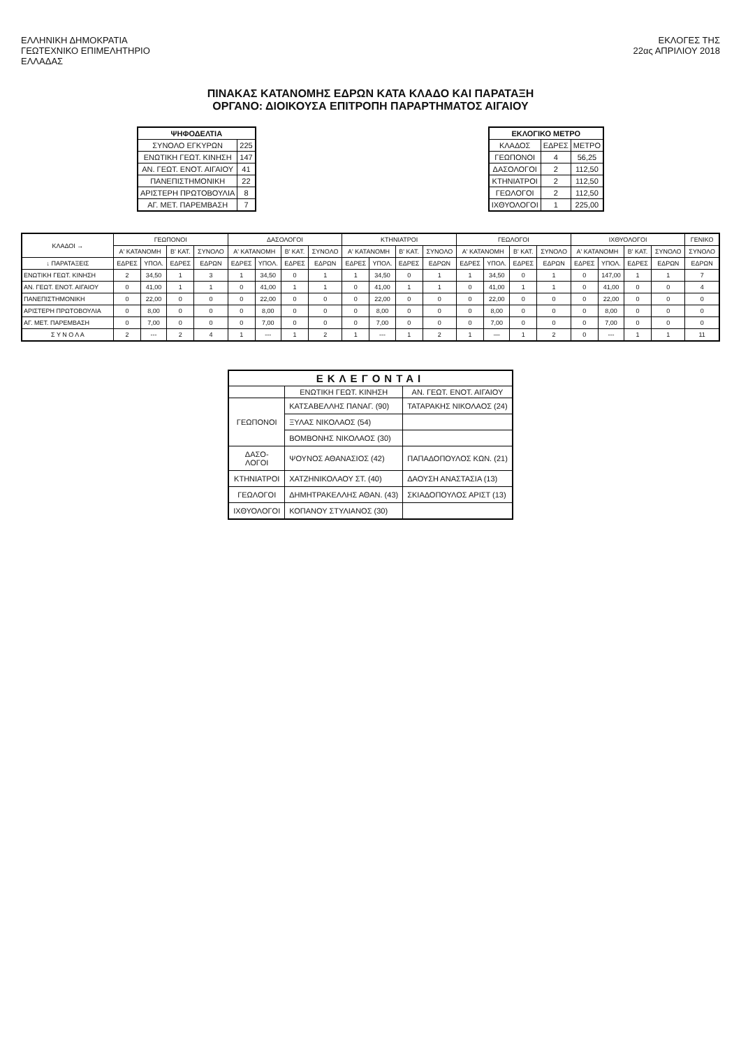ΕΛΛΗΝΙΚΗ ΔΗΜΟΚΡΑΤΙΑ
ΓΕΩΤΕΧΝΙΚΟ ΕΠΙΜΕΛΗΤΗΡΙΟ
ΕΛΛΑΔΑΣ
ΕΚΛΟΓΕΣ ΤΗΣ
22ας ΑΠΡΙΛΙΟΥ 2018
ΠΙΝΑΚΑΣ ΚΑΤΑΝΟΜΗΣ ΕΔΡΩΝ ΚΑΤΑ ΚΛΑΔΟ ΚΑΙ ΠΑΡΑΤΑΞΗ
ΟΡΓΑΝΟ: ΔΙΟΙΚΟΥΣΑ ΕΠΙΤΡΟΠΗ ΠΑΡΑΡΤΗΜΑΤΟΣ ΑΙΓΑΙΟΥ
| ΨΗΦΟΔΕΛΤΙΑ | |
| --- | --- |
| ΣΥΝΟΛΟ ΕΓΚΥΡΩΝ | 225 |
| ΕΝΩΤΙΚΗ ΓΕΩΤ. ΚΙΝΗΣΗ | 147 |
| ΑΝ. ΓΕΩΤ. ΕΝΟΤ. ΑΙΓΑΙΟΥ | 41 |
| ΠΑΝΕΠΙΣΤΗΜΟΝΙΚΗ | 22 |
| ΑΡΙΣΤΕΡΗ ΠΡΩΤΟΒΟΥΛΙΑ | 8 |
| ΑΓ. ΜΕΤ. ΠΑΡΕΜΒΑΣΗ | 7 |
| ΕΚΛΟΓΙΚΟ ΜΕΤΡΟ | | |
| --- | --- | --- |
| ΚΛΑΔΟΣ | ΕΔΡΕΣ | ΜΕΤΡΟ |
| ΓΕΩΠΟΝΟΙ | 4 | 56,25 |
| ΔΑΣΟΛΟΓΟΙ | 2 | 112,50 |
| ΚΤΗΝΙΑΤΡΟΙ | 2 | 112,50 |
| ΓΕΩΛΟΓΟΙ | 2 | 112,50 |
| ΙΧΘΥΟΛΟΓΟΙ | 1 | 225,00 |
| ΚΛΑΔΟΙ → | ΓΕΩΠΟΝΟΙ | | | | ΔΑΣΟΛΟΓΟΙ | | | | ΚΤΗΝΙΑΤΡΟΙ | | | | ΓΕΩΛΟΓΟΙ | | | | ΙΧΘΥΟΛΟΓΟΙ | | | | ΓΕΝΙΚΟ |
| --- | --- | --- | --- | --- | --- | --- | --- | --- | --- | --- | --- | --- | --- | --- | --- | --- | --- | --- | --- | --- | --- |
| | Α' ΚΑΤΑΝΟΜΗ | | Β' ΚΑΤ. | ΣΥΝΟΛΟ | Α' ΚΑΤΑΝΟΜΗ | | Β' ΚΑΤ. | ΣΥΝΟΛΟ | Α' ΚΑΤΑΝΟΜΗ | | Β' ΚΑΤ. | ΣΥΝΟΛΟ | Α' ΚΑΤΑΝΟΜΗ | | Β' ΚΑΤ. | ΣΥΝΟΛΟ | Α' ΚΑΤΑΝΟΜΗ | | Β' ΚΑΤ. | ΣΥΝΟΛΟ | ΣΥΝΟΛΟ |
| ↓ ΠΑΡΑΤΑΞΕΙΣ | ΕΔΡΕΣ | ΥΠΟΛ. | ΕΔΡΕΣ | ΕΔΡΩΝ | ΕΔΡΕΣ | ΥΠΟΛ. | ΕΔΡΕΣ | ΕΔΡΩΝ | ΕΔΡΕΣ | ΥΠΟΛ. | ΕΔΡΕΣ | ΕΔΡΩΝ | ΕΔΡΕΣ | ΥΠΟΛ. | ΕΔΡΕΣ | ΕΔΡΩΝ | ΕΔΡΕΣ | ΥΠΟΛ. | ΕΔΡΕΣ | ΕΔΡΩΝ | ΕΔΡΩΝ |
| ΕΝΩΤΙΚΗ ΓΕΩΤ. ΚΙΝΗΣΗ | 2 | 34,50 | 1 | 3 | 1 | 34,50 | 0 | 1 | 1 | 34,50 | 0 | 1 | 1 | 34,50 | 0 | 1 | 0 | 147,00 | 1 | 1 | 7 |
| ΑΝ. ΓΕΩΤ. ΕΝΟΤ. ΑΙΓΑΙΟΥ | 0 | 41,00 | 1 | 1 | 0 | 41,00 | 1 | 1 | 0 | 41,00 | 1 | 1 | 0 | 41,00 | 1 | 1 | 0 | 41,00 | 0 | 0 | 4 |
| ΠΑΝΕΠΙΣΤΗΜΟΝΙΚΗ | 0 | 22,00 | 0 | 0 | 0 | 22,00 | 0 | 0 | 0 | 22,00 | 0 | 0 | 0 | 22,00 | 0 | 0 | 0 | 22,00 | 0 | 0 | 0 |
| ΑΡΙΣΤΕΡΗ ΠΡΩΤΟΒΟΥΛΙΑ | 0 | 8,00 | 0 | 0 | 0 | 8,00 | 0 | 0 | 0 | 8,00 | 0 | 0 | 0 | 8,00 | 0 | 0 | 0 | 8,00 | 0 | 0 | 0 |
| ΑΓ. ΜΕΤ. ΠΑΡΕΜΒΑΣΗ | 0 | 7,00 | 0 | 0 | 0 | 7,00 | 0 | 0 | 0 | 7,00 | 0 | 0 | 0 | 7,00 | 0 | 0 | 0 | 7,00 | 0 | 0 | 0 |
| Σ Υ Ν Ο Λ Α | 2 | --- | 2 | 4 | 1 | --- | 1 | 2 | 1 | --- | 1 | 2 | 1 | — | 1 | 2 | 0 | --- | 1 | 1 | 11 |
| ΕΚΛΕΓΟΝΤΑΙ | | |
| --- | --- | --- |
| | ΕΝΩΤΙΚΗ ΓΕΩΤ. ΚΙΝΗΣΗ | ΑΝ. ΓΕΩΤ. ΕΝΟΤ. ΑΙΓΑΙΟΥ |
| ΓΕΩΠΟΝΟΙ | ΚΑΤΣΑΒΕΛΛΗΣ ΠΑΝΑΓ. (90) | ΤΑΤΑΡΑΚΗΣ ΝΙΚΟΛΑΟΣ (24) |
| | ΞΥΛΑΣ ΝΙΚΟΛΑΟΣ (54) | |
| | ΒΟΜΒΟΝΗΣ ΝΙΚΟΛΑΟΣ (30) | |
| ΔΑΣΟ- ΛΟΓΟΙ | ΨΟΥΝΟΣ ΑΘΑΝΑΣΙΟΣ (42) | ΠΑΠΑΔΟΠΟΥΛΟΣ ΚΩΝ. (21) |
| ΚΤΗΝΙΑΤΡΟΙ | ΧΑΤΖΗΝΙΚΟΛΑΟΥ ΣΤ. (40) | ΔΑΟΥΣΗ ΑΝΑΣΤΑΣΙΑ (13) |
| ΓΕΩΛΟΓΟΙ | ΔΗΜΗΤΡΑΚΕΛΛΗΣ ΑΘΑΝ. (43) | ΣΚΙΑΔΟΠΟΥΛΟΣ ΑΡΙΣΤ (13) |
| ΙΧΘΥΟΛΟΓΟΙ | ΚΟΠΑΝΟΥ ΣΤΥΛΙΑΝΟΣ (30) | |